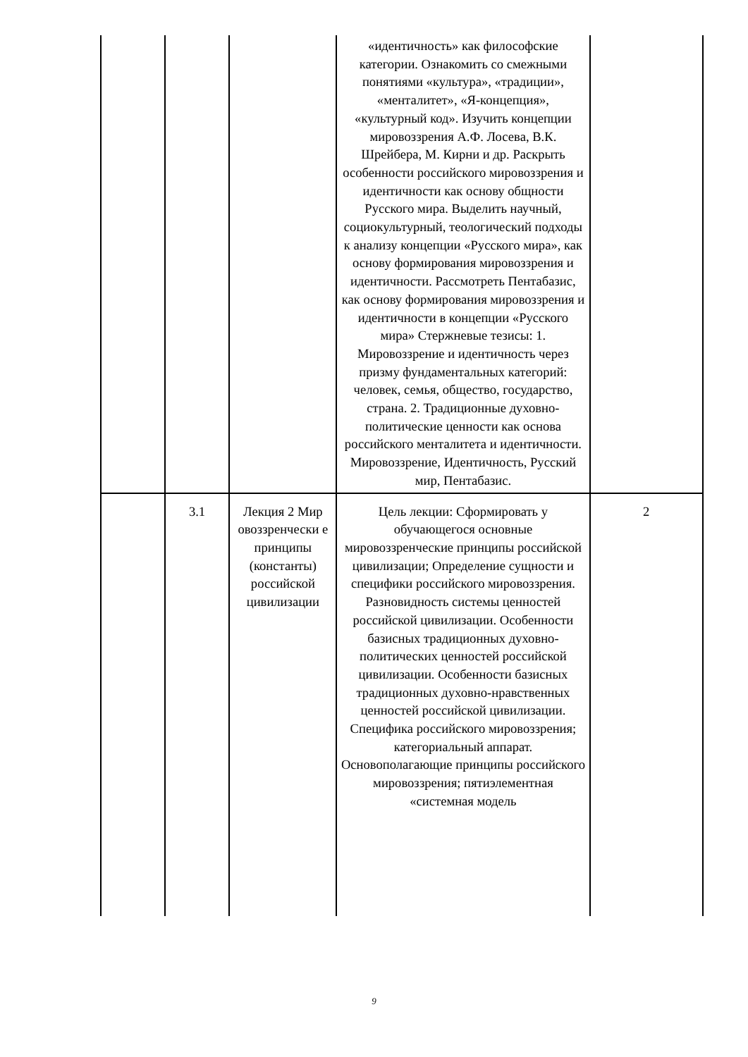| | | | «идентичность» как философские категории. Ознакомить со смежными понятиями «культура», «традиции», «менталитет», «Я-концепция», «культурный код». Изучить концепции мировоззрения А.Ф. Лосева, В.К. Шрейбера, М. Кирни и др. Раскрыть особенности российского мировоззрения и идентичности как основу общности Русского мира. Выделить научный, социокультурный, теологический подходы к анализу концепции «Русского мира», как основу формирования мировоззрения и идентичности. Рассмотреть Пентабазис, как основу формирования мировоззрения и идентичности в концепции «Русского мира» Стержневые тезисы: 1. Мировоззрение и идентичность через призму фундаментальных категорий: человек, семья, общество, государство, страна. 2. Традиционные духовно-политические ценности как основа российского менталитета и идентичности. Мировоззрение, Идентичность, Русский мир, Пентабазис. | |
| | 3.1 | Лекция 2 Мир овоззренчески е принципы (константы) российской цивилизации | Цель лекции: Сформировать у обучающегося основные мировоззренческие принципы российской цивилизации; Определение сущности и специфики российского мировоззрения. Разновидность системы ценностей российской цивилизации. Особенности базисных традиционных духовно-политических ценностей российской цивилизации. Особенности базисных традиционных духовно-нравственных ценностей российской цивилизации. Специфика российского мировоззрения; категориальный аппарат. Основополагающие принципы российского мировоззрения; пятиэлементная «системная модель | 2 |
9